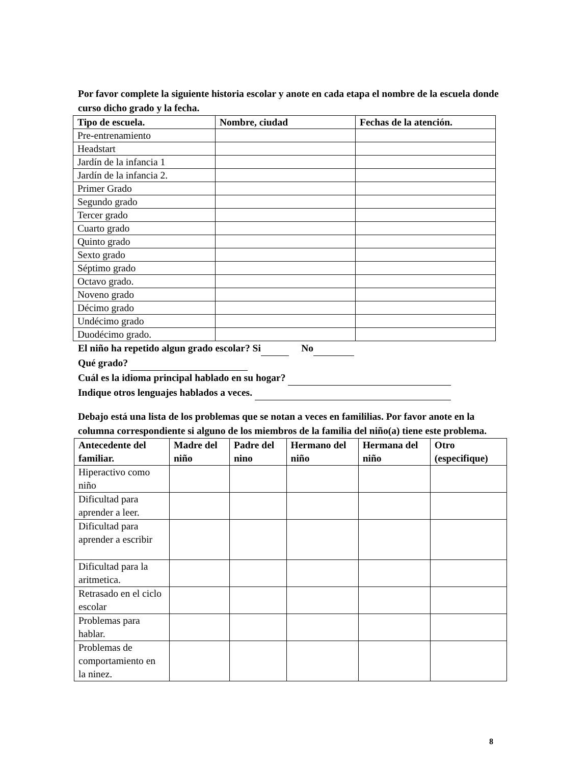Por favor complete la siguiente historia escolar y anote en cada etapa el nombre de la escuela donde curso dicho grado y la fecha.
| Tipo de escuela. | Nombre, ciudad | Fechas de la atención. |
| --- | --- | --- |
| Pre-entrenamiento | | |
| Headstart | | |
| Jardín de la infancia 1 | | |
| Jardín de la infancia 2. | | |
| Primer Grado | | |
| Segundo grado | | |
| Tercer grado | | |
| Cuarto grado | | |
| Quinto grado | | |
| Sexto grado | | |
| Séptimo grado | | |
| Octavo grado. | | |
| Noveno grado | | |
| Décimo grado | | |
| Undécimo grado | | |
| Duodécimo grado. | | |
El niño ha repetido algun grado escolar? Si No
Qué grado?
Cuál es la idioma principal hablado en su hogar?
Indique otros lenguajes hablados a veces.
Debajo está una lista de los problemas que se notan a veces en famililias. Por favor anote en la columna correspondiente si alguno de los miembros de la familia del niño(a) tiene este problema.
| Antecedente del familiar. | Madre del niño | Padre del nino | Hermano del niño | Hermana del niño | Otro (especifique) |
| --- | --- | --- | --- | --- | --- |
| Hiperactivo como niño | | | | | |
| Dificultad para aprender a leer. | | | | | |
| Dificultad para aprender a escribir | | | | | |
| Dificultad para la aritmetica. | | | | | |
| Retrasado en el ciclo escolar | | | | | |
| Problemas para hablar. | | | | | |
| Problemas de comportamiento en la ninez. | | | | | |
8